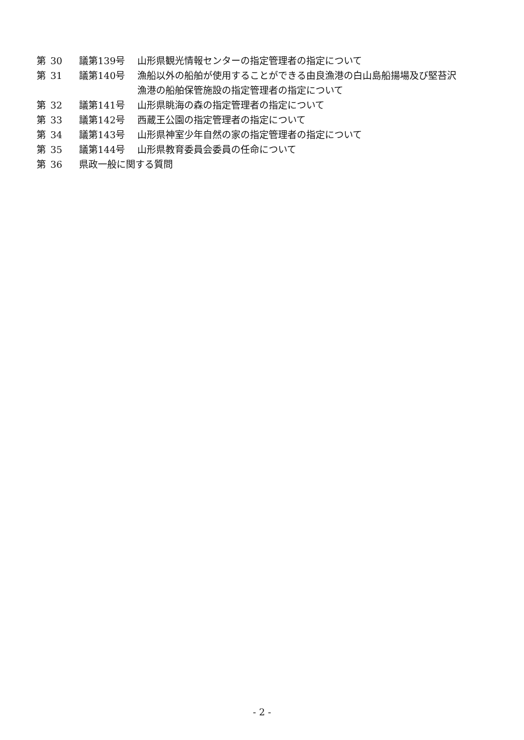| 第 | 30 | 議第139号 | 山形県観光情報センターの指定管理者の指定について |
| 第 | 31 | 議第140号 | 漁船以外の船舶が使用することができる由良漁港の白山島船揚場及び堅苔沢 漁港の船舶保管施設の指定管理者の指定について |
| 第 | 32 | 議第141号 | 山形県眺海の森の指定管理者の指定について |
| 第 | 33 | 議第142号 | 西蔵王公園の指定管理者の指定について |
| 第 | 34 | 議第143号 | 山形県神室少年自然の家の指定管理者の指定について |
| 第 | 35 | 議第144号 | 山形県教育委員会委員の任命について |
| 第 | 36 | 県政一般に関する質問 | |
- 2 -